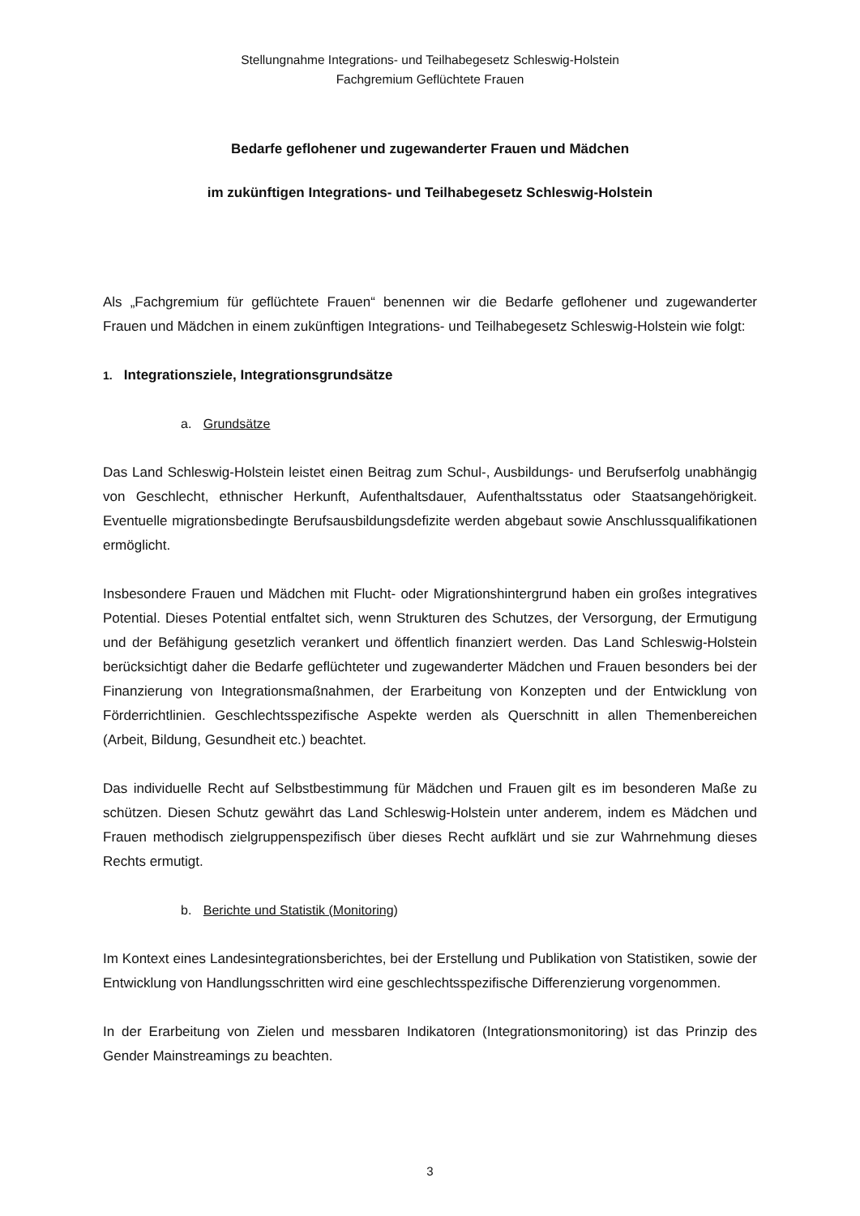Stellungnahme Integrations- und Teilhabegesetz Schleswig-Holstein
Fachgremium Geflüchtete Frauen
Bedarfe geflohener und zugewanderter Frauen und Mädchen
im zukünftigen Integrations- und Teilhabegesetz Schleswig-Holstein
Als „Fachgremium für geflüchtete Frauen“ benennen wir die Bedarfe geflohener und zugewanderter Frauen und Mädchen in einem zukünftigen Integrations- und Teilhabegesetz Schleswig-Holstein wie folgt:
1. Integrationsziele, Integrationsgrundsätze
a. Grundsätze
Das Land Schleswig-Holstein leistet einen Beitrag zum Schul-, Ausbildungs- und Berufserfolg unabhängig von Geschlecht, ethnischer Herkunft, Aufenthaltsdauer, Aufenthaltsstatus oder Staatsangehörigkeit. Eventuelle migrationsbedingte Berufsausbildungsdefizite werden abgebaut sowie Anschlussqualifikationen ermöglicht.
Insbesondere Frauen und Mädchen mit Flucht- oder Migrationshintergrund haben ein großes integratives Potential. Dieses Potential entfaltet sich, wenn Strukturen des Schutzes, der Versorgung, der Ermutigung und der Befähigung gesetzlich verankert und öffentlich finanziert werden. Das Land Schleswig-Holstein berücksichtigt daher die Bedarfe geflüchteter und zugewanderter Mädchen und Frauen besonders bei der Finanzierung von Integrationsmaßnahmen, der Erarbeitung von Konzepten und der Entwicklung von Förderrichtlinien. Geschlechtsspezifische Aspekte werden als Querschnitt in allen Themenbereichen (Arbeit, Bildung, Gesundheit etc.) beachtet.
Das individuelle Recht auf Selbstbestimmung für Mädchen und Frauen gilt es im besonderen Maße zu schützen. Diesen Schutz gewährt das Land Schleswig-Holstein unter anderem, indem es Mädchen und Frauen methodisch zielgruppenspezifisch über dieses Recht aufklärt und sie zur Wahrnehmung dieses Rechts ermutigt.
b. Berichte und Statistik (Monitoring)
Im Kontext eines Landesintegrationsberichtes, bei der Erstellung und Publikation von Statistiken, sowie der Entwicklung von Handlungsschritten wird eine geschlechtsspezifische Differenzierung vorgenommen.
In der Erarbeitung von Zielen und messbaren Indikatoren (Integrationsmonitoring) ist das Prinzip des Gender Mainstreamings zu beachten.
3